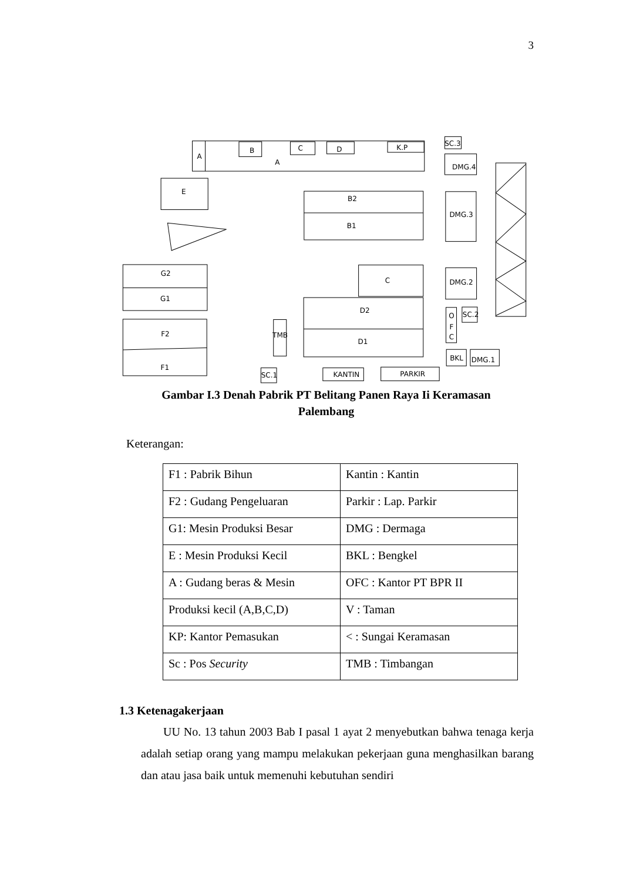3
A
A
B
C
D
K.P
SC.3
DMG.4
E
B2
B1
DMG.3
G2
G1
C
DMG.2
D2
D1
F2
F1
TMB
O
F
C
SC.2
BKL
DMG.1
SC.1
KANTIN
PARKIR
Gambar I.3 Denah Pabrik PT Belitang Panen Raya Ii Keramasan
Palembang
Keterangan:
| F1 : Pabrik Bihun | Kantin : Kantin |
| F2 : Gudang Pengeluaran | Parkir : Lap. Parkir |
| G1: Mesin Produksi Besar | DMG : Dermaga |
| E : Mesin Produksi Kecil | BKL : Bengkel |
| A : Gudang beras & Mesin | OFC : Kantor PT BPR II |
| Produksi kecil (A,B,C,D) | V : Taman |
| KP: Kantor Pemasukan | < : Sungai Keramasan |
| Sc : Pos Security | TMB : Timbangan |
1.3 Ketenagakerjaan
UU No. 13 tahun 2003 Bab I pasal 1 ayat 2 menyebutkan bahwa tenaga kerja adalah setiap orang yang mampu melakukan pekerjaan guna menghasilkan barang dan atau jasa baik untuk memenuhi kebutuhan sendiri